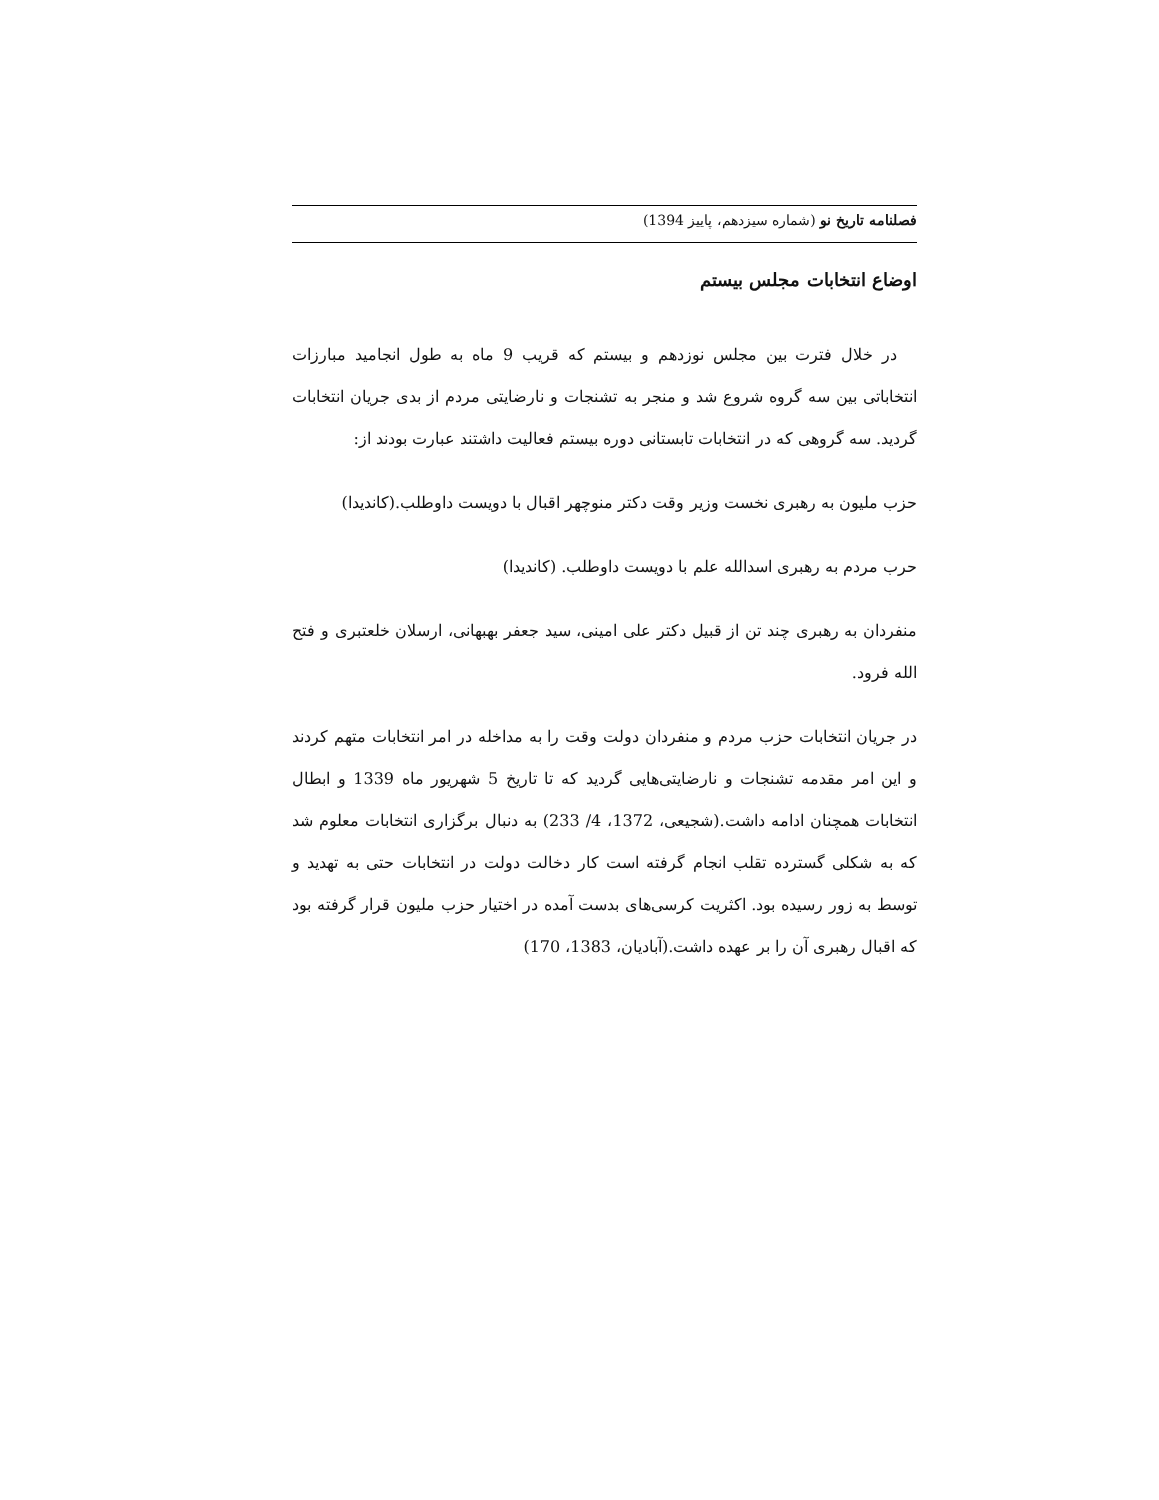فصلنامه تاریخ نو (شماره سیزدهم، پاییز 1394)
اوضاع انتخابات مجلس بیستم
در خلال فترت بین مجلس نوزدهم و بیستم که قریب 9 ماه به طول انجامید مبارزات انتخاباتی بین سه گروه شروع شد و منجر به تشنجات و نارضایتی مردم از بدی جریان انتخابات گردید. سه گروهی که در انتخابات تابستانی دوره بیستم فعالیت داشتند عبارت بودند از:
حزب ملیون به رهبری نخست وزیر وقت دکتر منوچهر اقبال با دویست داوطلب.(کاندیدا)
حرب مردم به رهبری اسدالله علم با دویست داوطلب. (کاندیدا)
منفردان به رهبری چند تن از قبیل دکتر علی امینی، سید جعفر بهبهانی، ارسلان خلعتبری و فتح الله فرود.
در جریان انتخابات حزب مردم و منفردان دولت وقت را به مداخله در امر انتخابات متهم کردند و این امر مقدمه تشنجات و نارضایتی‌هایی گردید که تا تاریخ 5 شهریور ماه 1339 و ابطال انتخابات همچنان ادامه داشت.(شجیعی، 1372، 4/ 233) به دنبال برگزاری انتخابات معلوم شد که به شکلی گسترده تقلب انجام گرفته است کار دخالت دولت در انتخابات حتی به تهدید و توسط به زور رسیده بود. اکثریت کرسی‌های بدست آمده در اختیار حزب ملیون قرار گرفته بود که اقبال رهبری آن را بر عهده داشت.(آبادیان، 1383، 170)